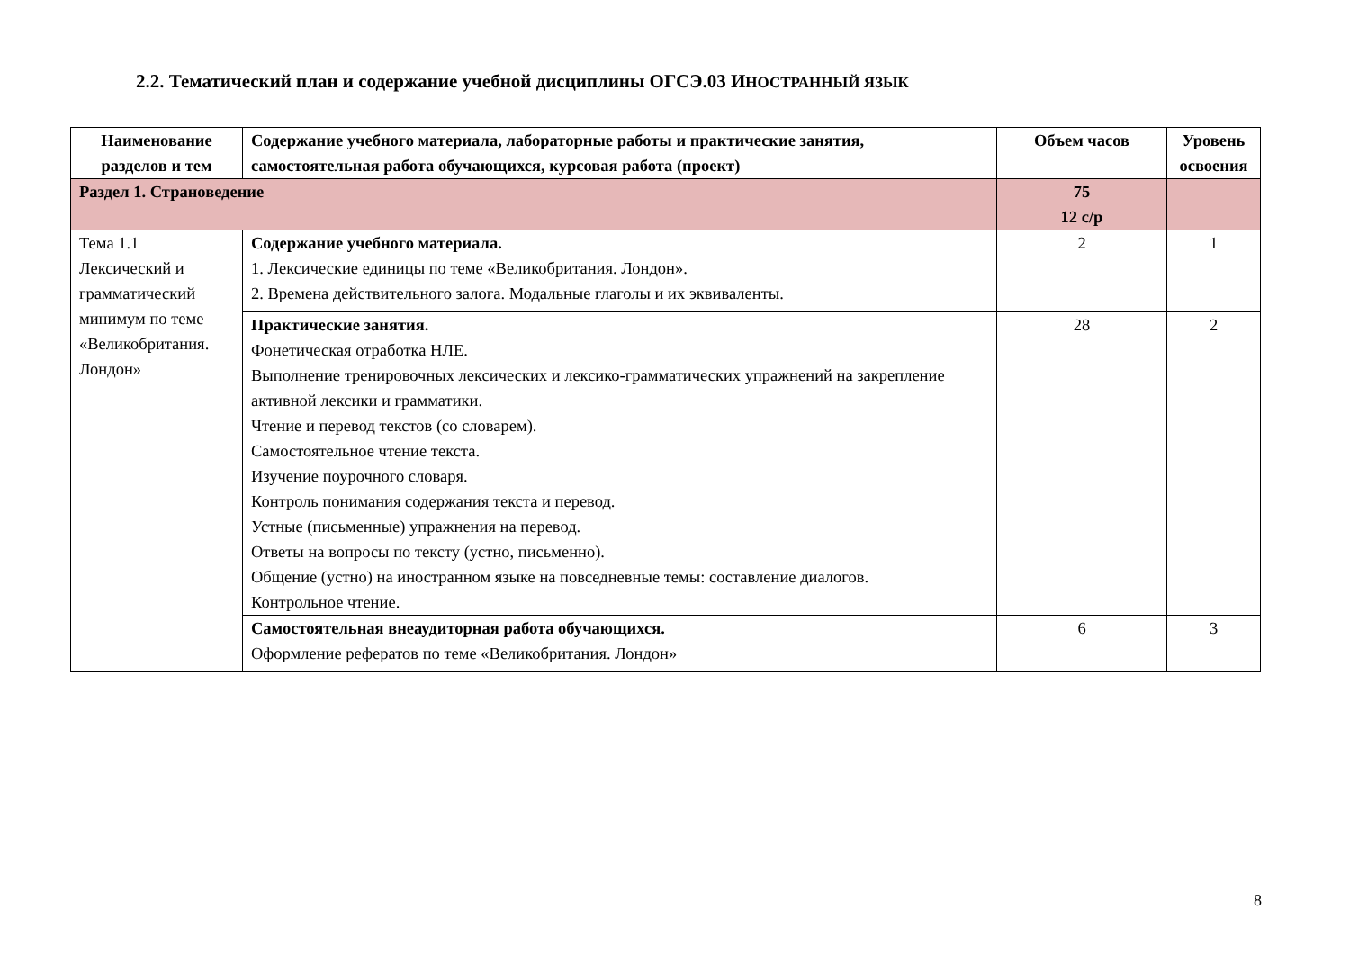2.2. Тематический план и содержание учебной дисциплины ОГСЭ.03 ИНОСТРАННЫЙ ЯЗЫК
| Наименование разделов и тем | Содержание учебного материала, лабораторные работы и практические занятия, самостоятельная работа обучающихся, курсовая работа (проект) | Объем часов | Уровень освоения |
| --- | --- | --- | --- |
| Раздел 1. Страноведение | | 75 12 с/р | |
| Тема 1.1 Лексический и грамматический минимум по теме «Великобритания. Лондон» | Содержание учебного материала. 1. Лексические единицы по теме «Великобритания. Лондон». 2. Времена действительного залога. Модальные глаголы и их эквиваленты. | 2 | 1 |
| | Практические занятия. Фонетическая отработка НЛЕ. Выполнение тренировочных лексических и лексико-грамматических упражнений на закрепление активной лексики и грамматики. Чтение и перевод текстов (со словарем). Самостоятельное чтение текста. Изучение поурочного словаря. Контроль понимания содержания текста и перевод. Устные (письменные) упражнения на перевод. Ответы на вопросы по тексту (устно, письменно). Общение (устно) на иностранном языке на повседневные темы: составление диалогов. Контрольное чтение. | 28 | 2 |
| | Самостоятельная внеаудиторная работа обучающихся. Оформление рефератов по теме «Великобритания. Лондон» | 6 | 3 |
8